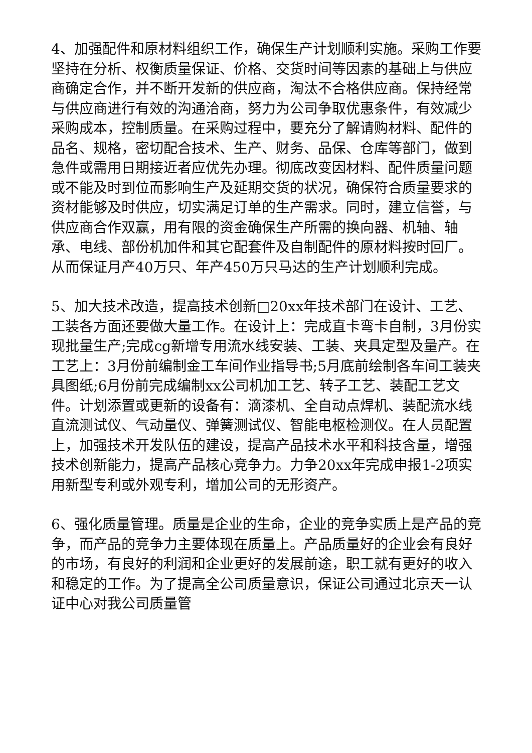4、加强配件和原材料组织工作，确保生产计划顺利实施。采购工作要坚持在分析、权衡质量保证、价格、交货时间等因素的基础上与供应商确定合作，并不断开发新的供应商，淘汰不合格供应商。保持经常与供应商进行有效的沟通洽商，努力为公司争取优惠条件，有效减少采购成本，控制质量。在采购过程中，要充分了解请购材料、配件的品名、规格，密切配合技术、生产、财务、品保、仓库等部门，做到急件或需用日期接近者应优先办理。彻底改变因材料、配件质量问题或不能及时到位而影响生产及延期交货的状况，确保符合质量要求的资材能够及时供应，切实满足订单的生产需求。同时，建立信誉，与供应商合作双赢，用有限的资金确保生产所需的换向器、机轴、轴承、电线、部份机加件和其它配套件及自制配件的原材料按时回厂。从而保证月产40万只、年产450万只马达的生产计划顺利完成。
5、加大技术改造，提高技术创新□20xx年技术部门在设计、工艺、工装各方面还要做大量工作。在设计上：完成直卡弯卡自制，3月份实现批量生产;完成cg新增专用流水线安装、工装、夹具定型及量产。在工艺上：3月份前编制金工车间作业指导书;5月底前绘制各车间工装夹具图纸;6月份前完成编制xx公司机加工艺、转子工艺、装配工艺文件。计划添置或更新的设备有：滴漆机、全自动点焊机、装配流水线直流测试仪、气动量仪、弹簧测试仪、智能电枢检测仪。在人员配置上，加强技术开发队伍的建设，提高产品技术水平和科技含量，增强技术创新能力，提高产品核心竞争力。力争20xx年完成申报1-2项实用新型专利或外观专利，增加公司的无形资产。
6、强化质量管理。质量是企业的生命，企业的竞争实质上是产品的竞争，而产品的竞争力主要体现在质量上。产品质量好的企业会有良好的市场，有良好的利润和企业更好的发展前途，职工就有更好的收入和稳定的工作。为了提高全公司质量意识，保证公司通过北京天一认证中心对我公司质量管